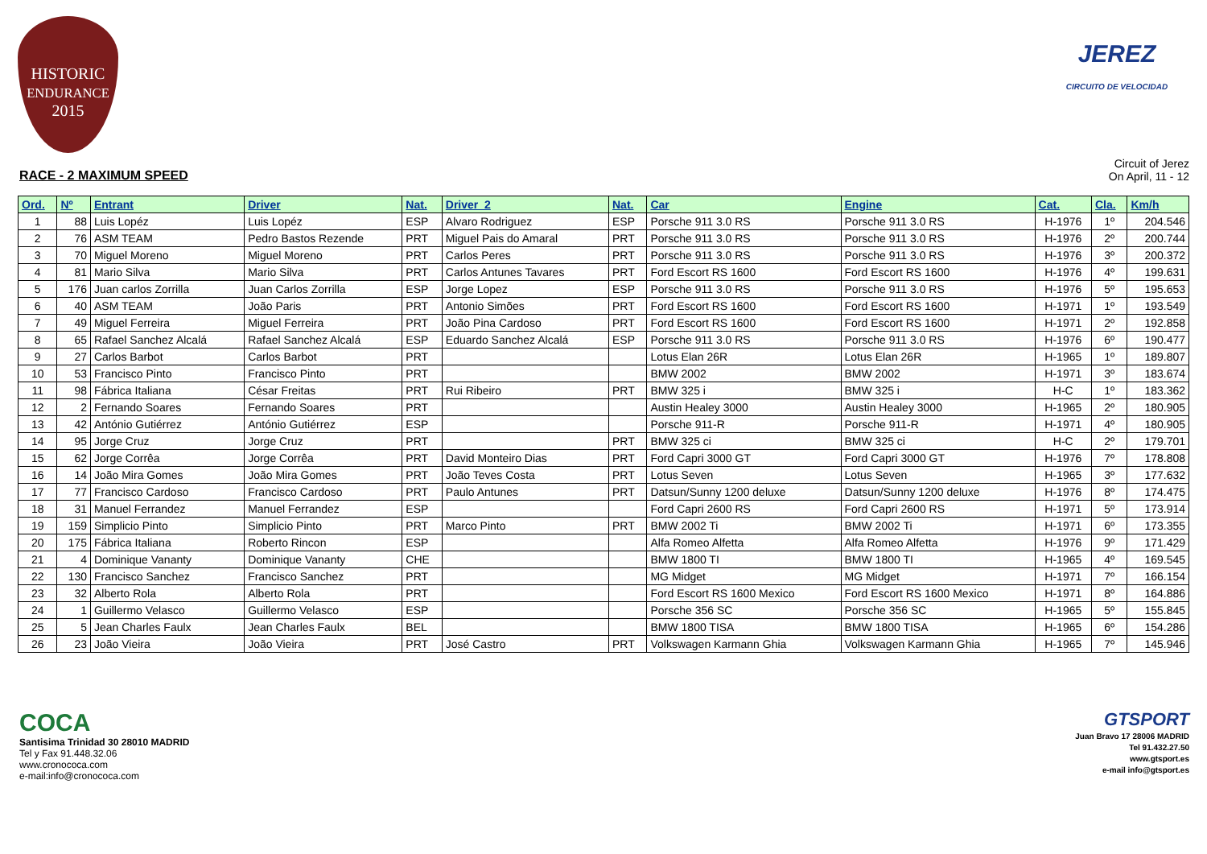HISTORIC
ENDURANCE
2015
JEREZ
CIRCUITO DE VELOCIDAD
RACE - 2 MAXIMUM SPEED
Circuit of Jerez
On April, 11 - 12
| Ord. | Nº | Entrant | Driver | Nat. | Driver_2 | Nat. | Car | Engine | Cat. | Cla. | Km/h |
| --- | --- | --- | --- | --- | --- | --- | --- | --- | --- | --- | --- |
| 1 | 88 | Luis Lopéz | Luis Lopéz | ESP | Alvaro Rodriguez | ESP | Porsche 911 3.0 RS | Porsche 911 3.0 RS | H-1976 | 1º | 204.546 |
| 2 | 76 | ASM TEAM | Pedro Bastos Rezende | PRT | Miguel Pais do Amaral | PRT | Porsche 911 3.0 RS | Porsche 911 3.0 RS | H-1976 | 2º | 200.744 |
| 3 | 70 | Miguel Moreno | Miguel Moreno | PRT | Carlos Peres | PRT | Porsche 911 3.0 RS | Porsche 911 3.0 RS | H-1976 | 3º | 200.372 |
| 4 | 81 | Mario Silva | Mario Silva | PRT | Carlos Antunes Tavares | PRT | Ford Escort RS 1600 | Ford Escort RS 1600 | H-1976 | 4º | 199.631 |
| 5 | 176 | Juan carlos Zorrilla | Juan Carlos Zorrilla | ESP | Jorge Lopez | ESP | Porsche 911 3.0 RS | Porsche 911 3.0 RS | H-1976 | 5º | 195.653 |
| 6 | 40 | ASM TEAM | João Paris | PRT | Antonio Simões | PRT | Ford Escort RS 1600 | Ford Escort RS 1600 | H-1971 | 1º | 193.549 |
| 7 | 49 | Miguel Ferreira | Miguel Ferreira | PRT | João Pina Cardoso | PRT | Ford Escort RS 1600 | Ford Escort RS 1600 | H-1971 | 2º | 192.858 |
| 8 | 65 | Rafael Sanchez Alcalá | Rafael Sanchez Alcalá | ESP | Eduardo Sanchez Alcalá | ESP | Porsche 911 3.0 RS | Porsche 911 3.0 RS | H-1976 | 6º | 190.477 |
| 9 | 27 | Carlos Barbot | Carlos Barbot | PRT | | | Lotus Elan 26R | Lotus Elan 26R | H-1965 | 1º | 189.807 |
| 10 | 53 | Francisco Pinto | Francisco Pinto | PRT | | | BMW 2002 | BMW 2002 | H-1971 | 3º | 183.674 |
| 11 | 98 | Fábrica Italiana | César Freitas | PRT | Rui Ribeiro | PRT | BMW 325 i | BMW 325 i | H-C | 1º | 183.362 |
| 12 | 2 | Fernando Soares | Fernando Soares | PRT | | | Austin Healey 3000 | Austin Healey 3000 | H-1965 | 2º | 180.905 |
| 13 | 42 | António Gutiérrez | António Gutiérrez | ESP | | | Porsche 911-R | Porsche 911-R | H-1971 | 4º | 180.905 |
| 14 | 95 | Jorge Cruz | Jorge Cruz | PRT | | PRT | BMW 325 ci | BMW 325 ci | H-C | 2º | 179.701 |
| 15 | 62 | Jorge Corrêa | Jorge Corrêa | PRT | David Monteiro Dias | PRT | Ford Capri 3000 GT | Ford Capri 3000 GT | H-1976 | 7º | 178.808 |
| 16 | 14 | João Mira Gomes | João Mira Gomes | PRT | João Teves Costa | PRT | Lotus Seven | Lotus Seven | H-1965 | 3º | 177.632 |
| 17 | 77 | Francisco Cardoso | Francisco Cardoso | PRT | Paulo Antunes | PRT | Datsun/Sunny 1200 deluxe | Datsun/Sunny 1200 deluxe | H-1976 | 8º | 174.475 |
| 18 | 31 | Manuel Ferrandez | Manuel Ferrandez | ESP | | | Ford Capri 2600 RS | Ford Capri 2600 RS | H-1971 | 5º | 173.914 |
| 19 | 159 | Simplicio Pinto | Simplicio Pinto | PRT | Marco Pinto | PRT | BMW 2002 Ti | BMW 2002 Ti | H-1971 | 6º | 173.355 |
| 20 | 175 | Fábrica Italiana | Roberto Rincon | ESP | | | Alfa Romeo Alfetta | Alfa Romeo Alfetta | H-1976 | 9º | 171.429 |
| 21 | 4 | Dominique Vananty | Dominique Vananty | CHE | | | BMW 1800 TI | BMW 1800 TI | H-1965 | 4º | 169.545 |
| 22 | 130 | Francisco Sanchez | Francisco Sanchez | PRT | | | MG Midget | MG Midget | H-1971 | 7º | 166.154 |
| 23 | 32 | Alberto Rola | Alberto Rola | PRT | | | Ford Escort RS 1600 Mexico | Ford Escort RS 1600 Mexico | H-1971 | 8º | 164.886 |
| 24 | 1 | Guillermo Velasco | Guillermo Velasco | ESP | | | Porsche 356 SC | Porsche 356 SC | H-1965 | 5º | 155.845 |
| 25 | 5 | Jean Charles Faulx | Jean Charles Faulx | BEL | | | BMW 1800 TISA | BMW 1800 TISA | H-1965 | 6º | 154.286 |
| 26 | 23 | João Vieira | João Vieira | PRT | José Castro | PRT | Volkswagen Karmann Ghia | Volkswagen Karmann Ghia | H-1965 | 7º | 145.946 |
COCA
Santisima Trinidad 30 28010 MADRID
Tel y Fax 91.448.32.06
www.cronococa.com
e-mail:info@cronococa.com
GTSPORT
Juan Bravo 17 28006 MADRID
Tel 91.432.27.50
www.gtsport.es
e-mail info@gtsport.es